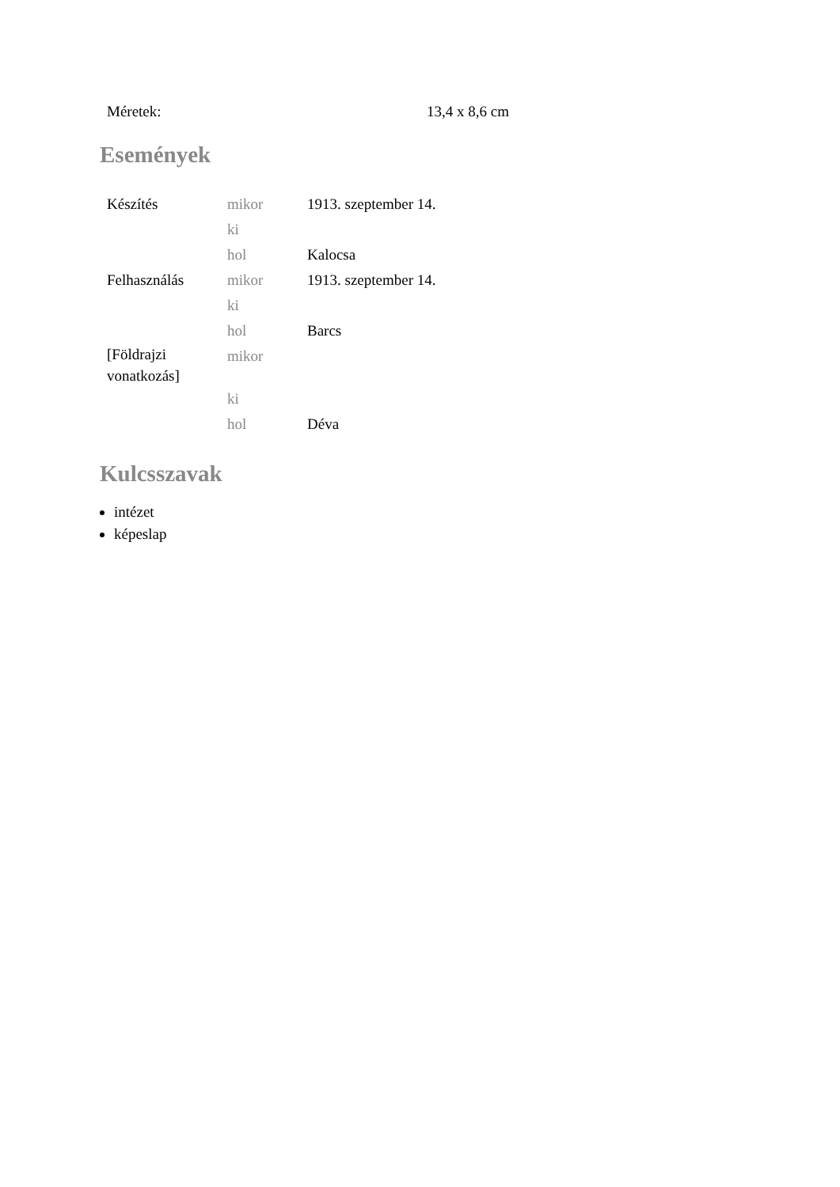| Méretek: | 13,4 x 8,6 cm |
Események
| Készítés | mikor | 1913. szeptember 14. |
| | ki | |
| | hol | Kalocsa |
| Felhasználás | mikor | 1913. szeptember 14. |
| | ki | |
| | hol | Barcs |
| [Földrajzi vonatkozás] | mikor | |
| | ki | |
| | hol | Déva |
Kulcsszavak
intézet
képeslap